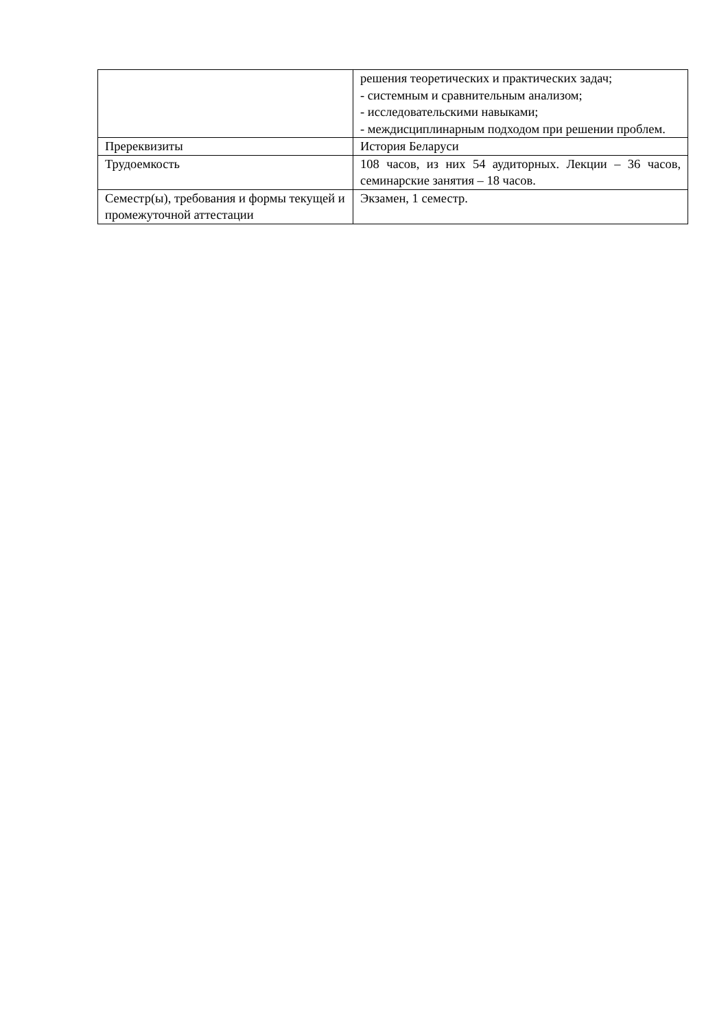| | решения теоретических и практических задач; - системным и сравнительным анализом; - исследовательскими навыками; - междисциплинарным подходом при решении проблем. |
| Пререквизиты | История Беларуси |
| Трудоемкость | 108 часов, из них 54 аудиторных. Лекции – 36 часов, семинарские занятия – 18 часов. |
| Семестр(ы), требования и формы текущей и промежуточной аттестации | Экзамен, 1 семестр. |